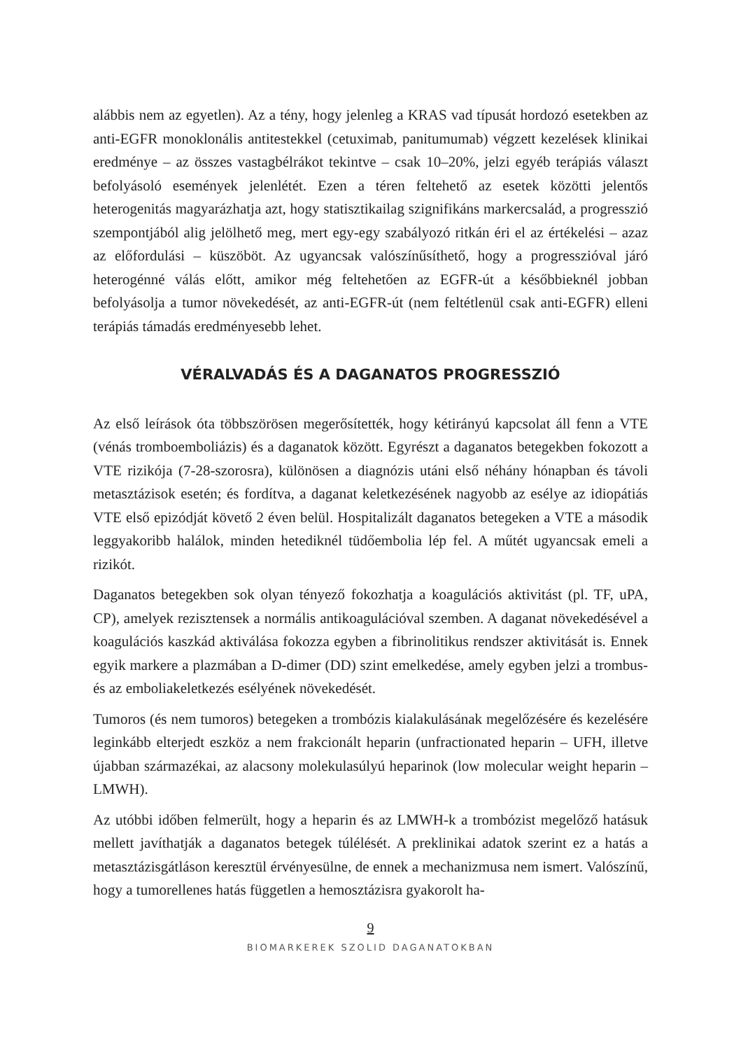alábbis nem az egyetlen). Az a tény, hogy jelenleg a KRAS vad típusát hordozó esetekben az anti-EGFR monoklonális antitestekkel (cetuximab, panitumumab) végzett kezelések klinikai eredménye – az összes vastagbélrákot tekintve – csak 10–20%, jelzi egyéb terápiás választ befolyásoló események jelenlétét. Ezen a téren feltehető az esetek közötti jelentős heterogenitás magyarázhatja azt, hogy statisztikailag szignifikáns markercsalád, a progresszió szempontjából alig jelölhető meg, mert egy-egy szabályozó ritkán éri el az értékelési – azaz az előfordulási – küszöböt. Az ugyancsak valószínűsíthető, hogy a progresszióval járó heterogénné válás előtt, amikor még feltehetően az EGFR-út a későbbieknél jobban befolyásolja a tumor növekedését, az anti-EGFR-út (nem feltétlenül csak anti-EGFR) elleni terápiás támadás eredményesebb lehet.
VÉRALVADÁS ÉS A DAGANATOS PROGRESSZIÓ
Az első leírások óta többszörösen megerősítették, hogy kétirányú kapcsolat áll fenn a VTE (vénás tromboemboliázis) és a daganatok között. Egyrészt a daganatos betegekben fokozott a VTE rizikója (7-28-szorosra), különösen a diagnózis utáni első néhány hónapban és távoli metasztázisok esetén; és fordítva, a daganat keletkezésének nagyobb az esélye az idiopátiás VTE első epizódját követő 2 éven belül. Hospitalizált daganatos betegeken a VTE a második leggyakoribb halálok, minden hetediknél tüdőembolia lép fel. A műtét ugyancsak emeli a rizikót.
Daganatos betegekben sok olyan tényező fokozhatja a koagulációs aktivitást (pl. TF, uPA, CP), amelyek rezisztensek a normális antikoagulációval szemben. A daganat növekedésével a koagulációs kaszkád aktiválása fokozza egyben a fibrinolitikus rendszer aktivitását is. Ennek egyik markere a plazmában a D-dimer (DD) szint emelkedése, amely egyben jelzi a trombus- és az emboliakeletkezés esélyének növekedését.
Tumoros (és nem tumoros) betegeken a trombózis kialakulásának megelőzésére és kezelésére leginkább elterjedt eszköz a nem frakcionált heparin (unfractionated heparin – UFH, illetve újabban származékai, az alacsony molekulasúlyú heparinok (low molecular weight heparin – LMWH).
Az utóbbi időben felmerült, hogy a heparin és az LMWH-k a trombózist megelőző hatásuk mellett javíthatják a daganatos betegek túlélését. A preklinikai adatok szerint ez a hatás a metasztázisgátláson keresztül érvényesülne, de ennek a mechanizmusa nem ismert. Valószínű, hogy a tumorellenes hatás független a hemosztázisra gyakorolt ha-
9
BIOMARKEREK SZOLID DAGANATOKBAN